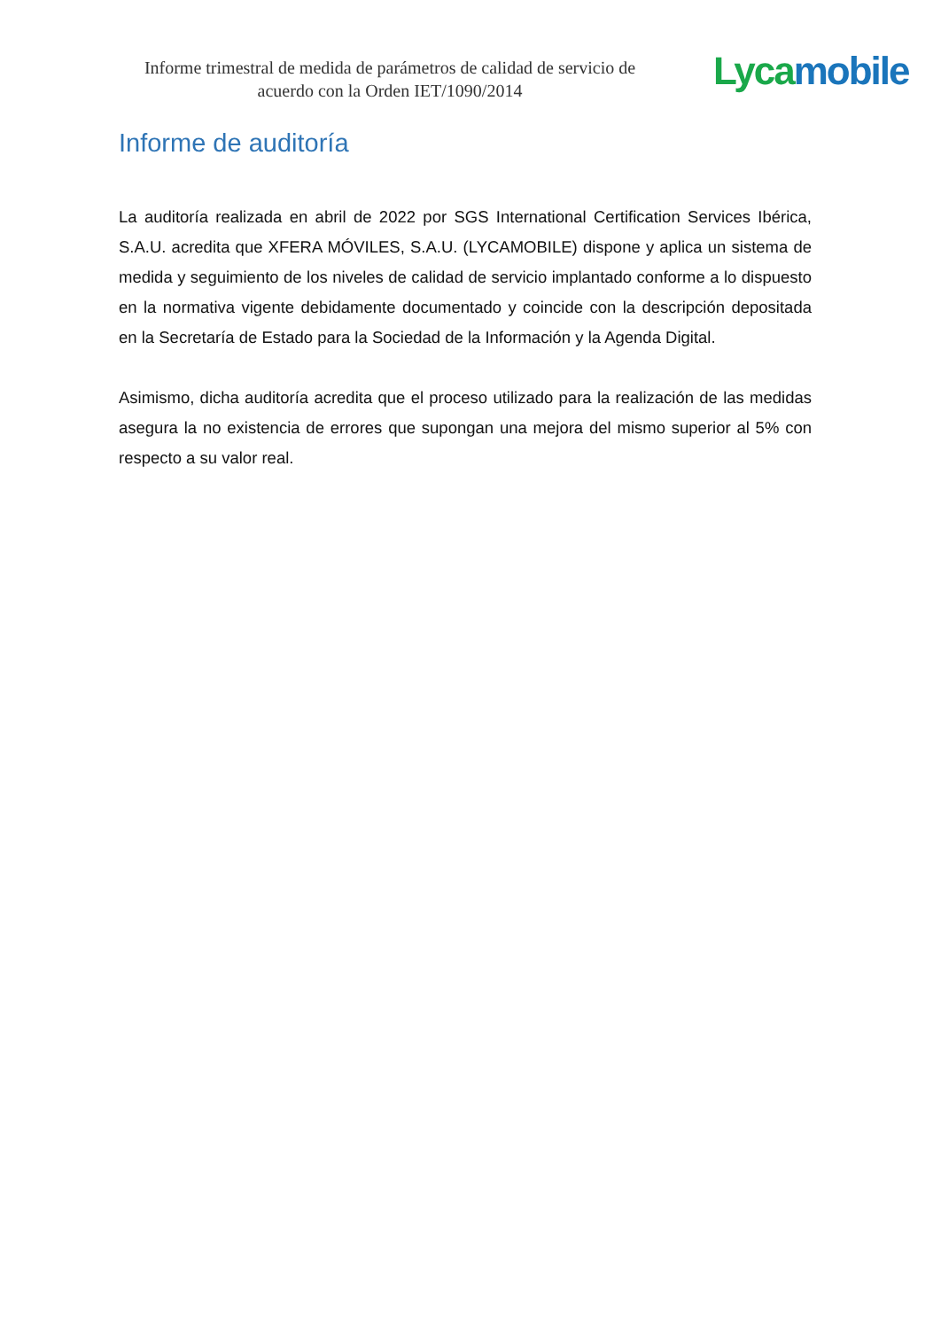Informe trimestral de medida de parámetros de calidad de servicio de acuerdo con la Orden IET/1090/2014
Lyca mobile
Informe de auditoría
La auditoría realizada en abril de 2022 por SGS International Certification Services Ibérica, S.A.U. acredita que XFERA MÓVILES, S.A.U. (LYCAMOBILE) dispone y aplica un sistema de medida y seguimiento de los niveles de calidad de servicio implantado conforme a lo dispuesto en la normativa vigente debidamente documentado y coincide con la descripción depositada en la Secretaría de Estado para la Sociedad de la Información y la Agenda Digital.
Asimismo, dicha auditoría acredita que el proceso utilizado para la realización de las medidas asegura la no existencia de errores que supongan una mejora del mismo superior al 5% con respecto a su valor real.